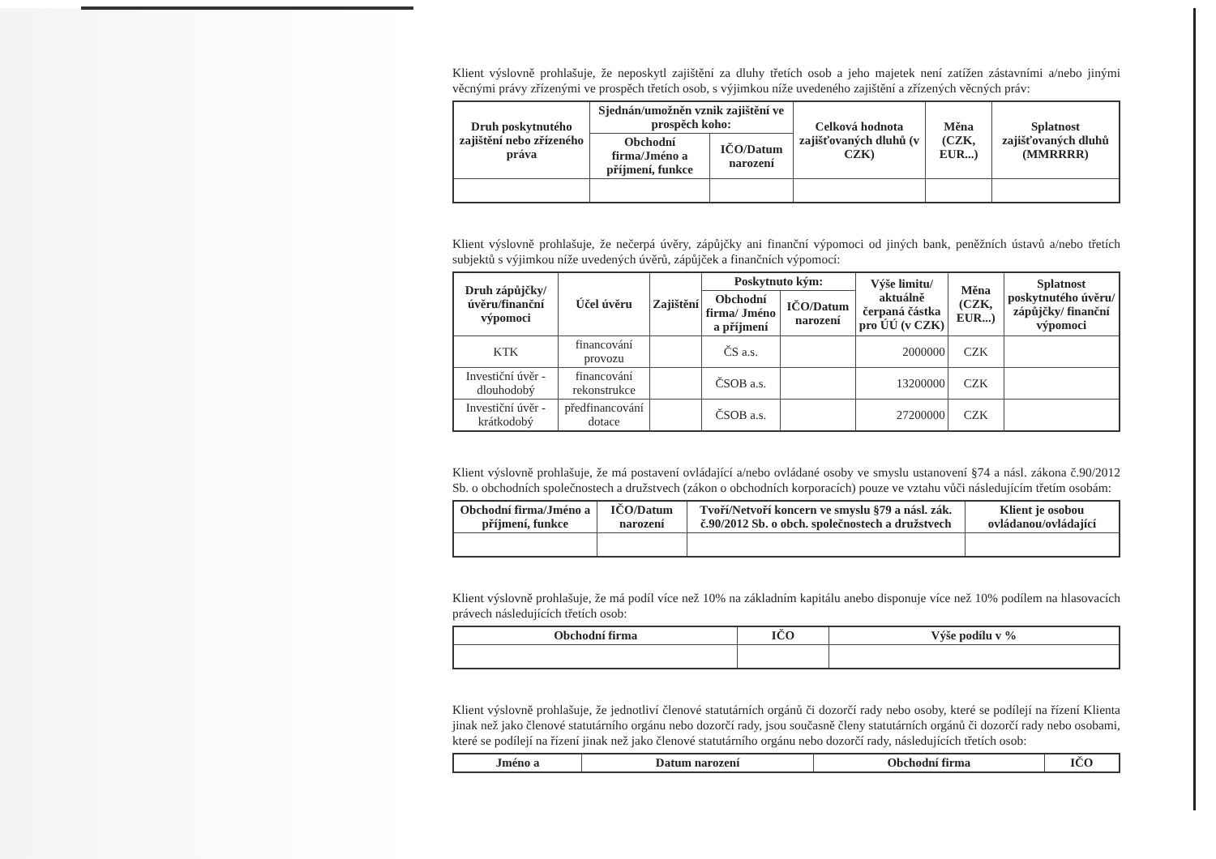Klient výslovně prohlašuje, že neposkytl zajištění za dluhy třetích osob a jeho majetek není zatížen zástavními a/nebo jinými věcnými právy zřízenými ve prospěch třetích osob, s výjimkou níže uvedeného zajištění a zřízených věcných práv:
| Druh poskytnutého zajištění nebo zřízeného práva | Sjednán/umožněn vznik zajištění ve prospěch koho: | | Celková hodnota zajišťovaných dluhů (v CZK) | Měna (CZK, EUR...) | Splatnost zajišťovaných dluhů (MMRRRR) |
| --- | --- | --- | --- | --- | --- |
| | Obchodní firma/Jméno a příjmení, funkce | IČO/Datum narození | | | |
Klient výslovně prohlašuje, že nečerpá úvěry, zápůjčky ani finanční výpomoci od jiných bank, peněžních ústavů a/nebo třetích subjektů s výjimkou níže uvedených úvěrů, zápůjček a finančních výpomocí:
| Druh zápůjčky/ úvěru/finanční výpomoci | Účel úvěru | Zajištění | Poskytnuto kým: | | Výše limitu/ aktuálně čerpaná částka pro ÚÚ (v CZK) | Měna (CZK, EUR...) | Splatnost poskytnutého úvěru/ zápůjčky/ finanční výpomoci |
| --- | --- | --- | --- | --- | --- | --- | --- |
| | | | Obchodní firma/ Jméno a příjmení | IČO/Datum narození | | | |
| KTK | financování provozu | | ČS a.s. | | 2000000 | CZK | |
| Investiční úvěr - dlouhodobý | financování rekonstrukce | | ČSOB a.s. | | 13200000 | CZK | |
| Investiční úvěr - krátkodobý | předfinancování dotace | | ČSOB a.s. | | 27200000 | CZK | |
Klient výslovně prohlašuje, že má postavení ovládající a/nebo ovládané osoby ve smyslu ustanovení §74 a násl. zákona č.90/2012 Sb. o obchodních společnostech a družstvech (zákon o obchodních korporacích) pouze ve vztahu vůči následujícím třetím osobám:
| Obchodní firma/Jméno a příjmení, funkce | IČO/Datum narození | Tvoří/Netvoří koncern ve smyslu §79 a násl. zák. č.90/2012 Sb. o obch. společnostech a družstvech | Klient je osobou ovládanou/ovládající |
| --- | --- | --- | --- |
Klient výslovně prohlašuje, že má podíl více než 10% na základním kapitálu anebo disponuje více než 10% podílem na hlasovacích právech následujících třetích osob:
| Obchodní firma | IČO | Výše podílu v % |
| --- | --- | --- |
Klient výslovně prohlašuje, že jednotliví členové statutárních orgánů či dozorčí rady nebo osoby, které se podílejí na řízení Klienta jinak než jako členové statutárního orgánu nebo dozorčí rady, jsou současně členy statutárních orgánů či dozorčí rady nebo osobami, které se podílejí na řízení jinak než jako členové statutárního orgánu nebo dozorčí rady, následujících třetích osob:
| Jméno a | Datum narození | Obchodní firma | IČO |
| --- | --- | --- | --- |